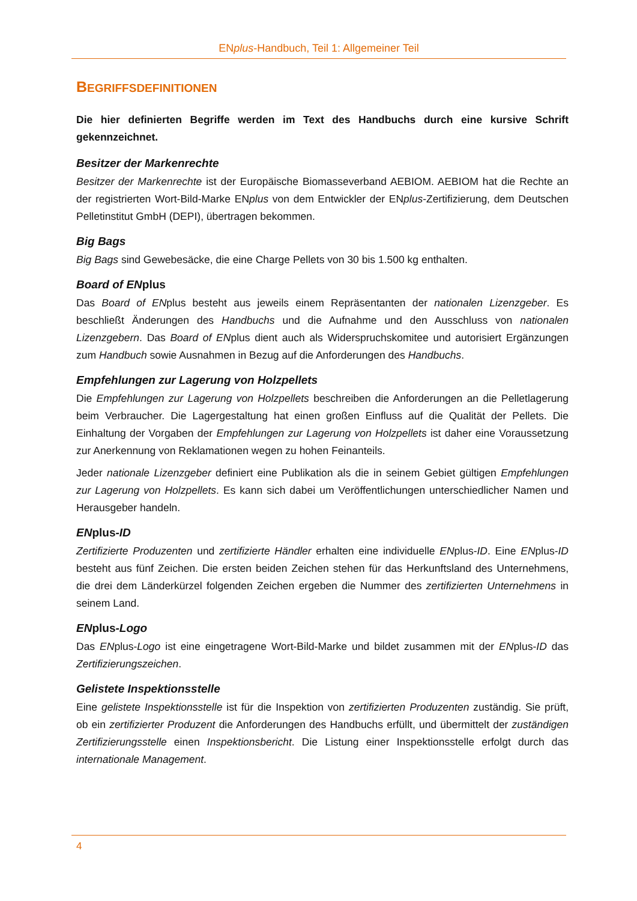ENplus-Handbuch, Teil 1: Allgemeiner Teil
BEGRIFFSDEFINITIONEN
Die hier definierten Begriffe werden im Text des Handbuchs durch eine kursive Schrift gekennzeichnet.
Besitzer der Markenrechte
Besitzer der Markenrechte ist der Europäische Biomasseverband AEBIOM. AEBIOM hat die Rechte an der registrierten Wort-Bild-Marke ENplus von dem Entwickler der ENplus-Zertifizierung, dem Deutschen Pelletinstitut GmbH (DEPI), übertragen bekommen.
Big Bags
Big Bags sind Gewebesäcke, die eine Charge Pellets von 30 bis 1.500 kg enthalten.
Board of ENplus
Das Board of ENplus besteht aus jeweils einem Repräsentanten der nationalen Lizenzgeber. Es beschließt Änderungen des Handbuchs und die Aufnahme und den Ausschluss von nationalen Lizenzgebern. Das Board of ENplus dient auch als Widerspruchskomitee und autorisiert Ergänzungen zum Handbuch sowie Ausnahmen in Bezug auf die Anforderungen des Handbuchs.
Empfehlungen zur Lagerung von Holzpellets
Die Empfehlungen zur Lagerung von Holzpellets beschreiben die Anforderungen an die Pelletlagerung beim Verbraucher. Die Lagergestaltung hat einen großen Einfluss auf die Qualität der Pellets. Die Einhaltung der Vorgaben der Empfehlungen zur Lagerung von Holzpellets ist daher eine Voraussetzung zur Anerkennung von Reklamationen wegen zu hohen Feinanteils.
Jeder nationale Lizenzgeber definiert eine Publikation als die in seinem Gebiet gültigen Empfehlungen zur Lagerung von Holzpellets. Es kann sich dabei um Veröffentlichungen unterschiedlicher Namen und Herausgeber handeln.
ENplus-ID
Zertifizierte Produzenten und zertifizierte Händler erhalten eine individuelle ENplus-ID. Eine ENplus-ID besteht aus fünf Zeichen. Die ersten beiden Zeichen stehen für das Herkunftsland des Unternehmens, die drei dem Länderkürzel folgenden Zeichen ergeben die Nummer des zertifizierten Unternehmens in seinem Land.
ENplus-Logo
Das ENplus-Logo ist eine eingetragene Wort-Bild-Marke und bildet zusammen mit der ENplus-ID das Zertifizierungszeichen.
Gelistete Inspektionsstelle
Eine gelistete Inspektionsstelle ist für die Inspektion von zertifizierten Produzenten zuständig. Sie prüft, ob ein zertifizierter Produzent die Anforderungen des Handbuchs erfüllt, und übermittelt der zuständigen Zertifizierungsstelle einen Inspektionsbericht. Die Listung einer Inspektionsstelle erfolgt durch das internationale Management.
4